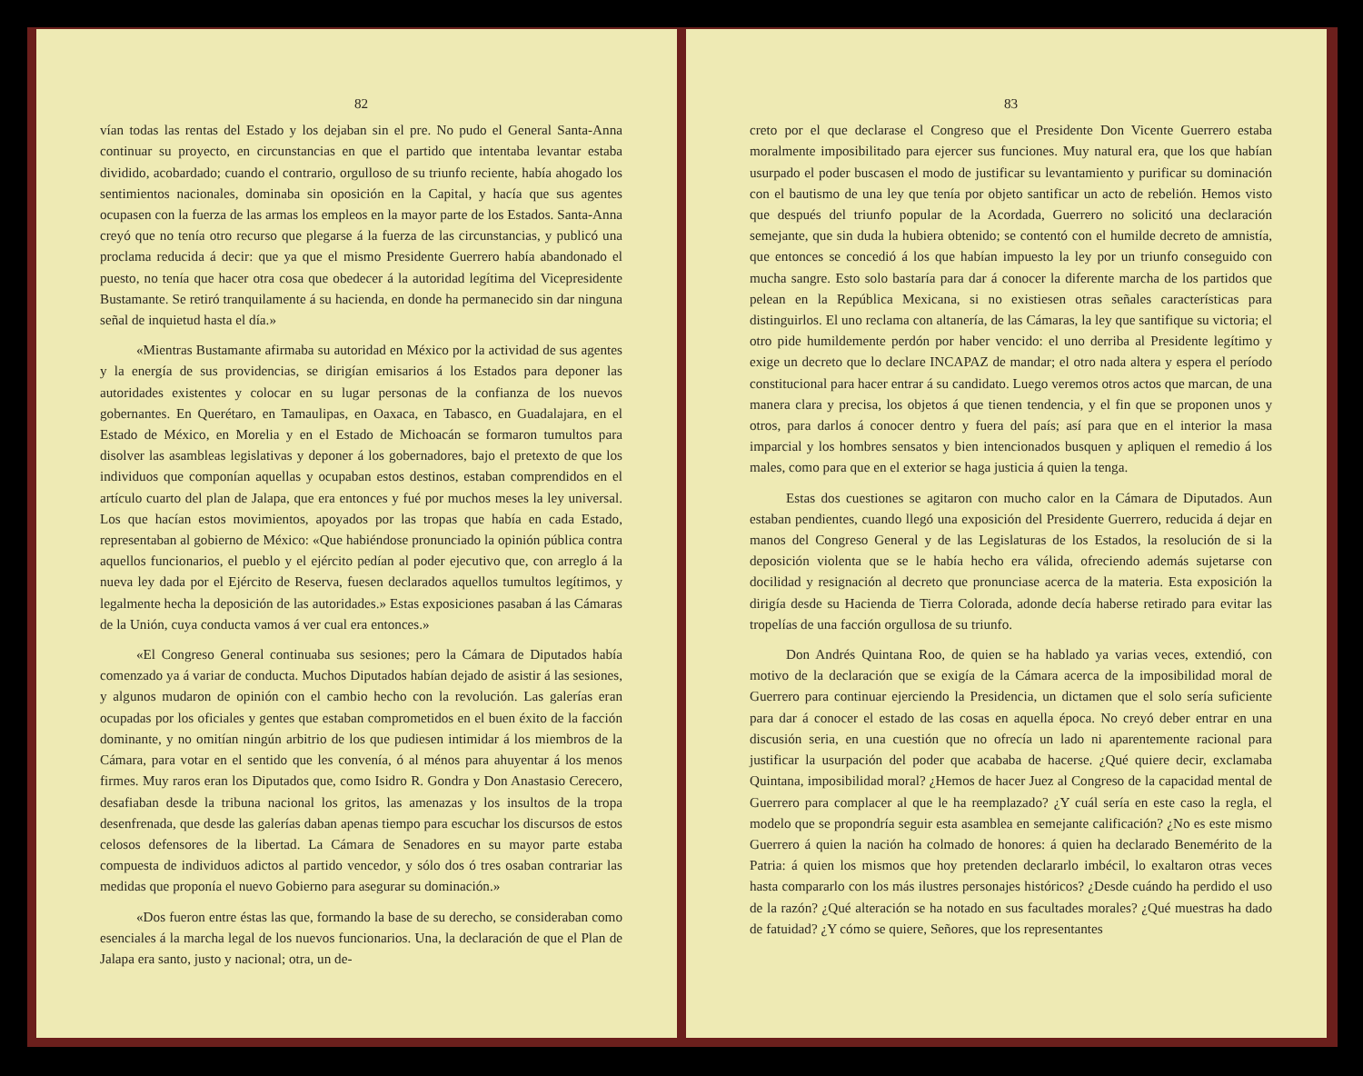82
vían todas las rentas del Estado y los dejaban sin el pre. No pudo el General Santa-Anna continuar su proyecto, en circunstancias en que el partido que intentaba levantar estaba dividido, acobardado; cuando el contrario, orgulloso de su triunfo reciente, había ahogado los sentimientos nacionales, dominaba sin oposición en la Capital, y hacía que sus agentes ocupasen con la fuerza de las armas los empleos en la mayor parte de los Estados. Santa-Anna creyó que no tenía otro recurso que plegarse á la fuerza de las circunstancias, y publicó una proclama reducida á decir: que ya que el mismo Presidente Guerrero había abandonado el puesto, no tenía que hacer otra cosa que obedecer á la autoridad legítima del Vicepresidente Bustamante. Se retiró tranquilamente á su hacienda, en donde ha permanecido sin dar ninguna señal de inquietud hasta el día.»
«Mientras Bustamante afirmaba su autoridad en México por la actividad de sus agentes y la energía de sus providencias, se dirigían emisarios á los Estados para deponer las autoridades existentes y colocar en su lugar personas de la confianza de los nuevos gobernantes. En Querétaro, en Tamaulipas, en Oaxaca, en Tabasco, en Guadalajara, en el Estado de México, en Morelia y en el Estado de Michoacán se formaron tumultos para disolver las asambleas legislativas y deponer á los gobernadores, bajo el pretexto de que los individuos que componían aquellas y ocupaban estos destinos, estaban comprendidos en el artículo cuarto del plan de Jalapa, que era entonces y fué por muchos meses la ley universal. Los que hacían estos movimientos, apoyados por las tropas que había en cada Estado, representaban al gobierno de México: «Que habiéndose pronunciado la opinión pública contra aquellos funcionarios, el pueblo y el ejército pedían al poder ejecutivo que, con arreglo á la nueva ley dada por el Ejército de Reserva, fuesen declarados aquellos tumultos legítimos, y legalmente hecha la deposición de las autoridades.» Estas exposiciones pasaban á las Cámaras de la Unión, cuya conducta vamos á ver cual era entonces.»
«El Congreso General continuaba sus sesiones; pero la Cámara de Diputados había comenzado ya á variar de conducta. Muchos Diputados habían dejado de asistir á las sesiones, y algunos mudaron de opinión con el cambio hecho con la revolución. Las galerías eran ocupadas por los oficiales y gentes que estaban comprometidos en el buen éxito de la facción dominante, y no omitían ningún arbitrio de los que pudiesen intimidar á los miembros de la Cámara, para votar en el sentido que les convenía, ó al ménos para ahuyentar á los menos firmes. Muy raros eran los Diputados que, como Isidro R. Gondra y Don Anastasio Cerecero, desafiaban desde la tribuna nacional los gritos, las amenazas y los insultos de la tropa desenfrenada, que desde las galerías daban apenas tiempo para escuchar los discursos de estos celosos defensores de la libertad. La Cámara de Senadores en su mayor parte estaba compuesta de individuos adictos al partido vencedor, y sólo dos ó tres osaban contrariar las medidas que proponía el nuevo Gobierno para asegurar su dominación.»
«Dos fueron entre éstas las que, formando la base de su derecho, se consideraban como esenciales á la marcha legal de los nuevos funcionarios. Una, la declaración de que el Plan de Jalapa era santo, justo y nacional; otra, un de-
83
creto por el que declarase el Congreso que el Presidente Don Vicente Guerrero estaba moralmente imposibilitado para ejercer sus funciones. Muy natural era, que los que habían usurpado el poder buscasen el modo de justificar su levantamiento y purificar su dominación con el bautismo de una ley que tenía por objeto santificar un acto de rebelión. Hemos visto que después del triunfo popular de la Acordada, Guerrero no solicitó una declaración semejante, que sin duda la hubiera obtenido; se contentó con el humilde decreto de amnistía, que entonces se concedió á los que habían impuesto la ley por un triunfo conseguido con mucha sangre. Esto solo bastaría para dar á conocer la diferente marcha de los partidos que pelean en la República Mexicana, si no existiesen otras señales características para distinguirlos. El uno reclama con altanería, de las Cámaras, la ley que santifique su victoria; el otro pide humildemente perdón por haber vencido: el uno derriba al Presidente legítimo y exige un decreto que lo declare INCAPAZ de mandar; el otro nada altera y espera el período constitucional para hacer entrar á su candidato. Luego veremos otros actos que marcan, de una manera clara y precisa, los objetos á que tienen tendencia, y el fin que se proponen unos y otros, para darlos á conocer dentro y fuera del país; así para que en el interior la masa imparcial y los hombres sensatos y bien intencionados busquen y apliquen el remedio á los males, como para que en el exterior se haga justicia á quien la tenga.
Estas dos cuestiones se agitaron con mucho calor en la Cámara de Diputados. Aun estaban pendientes, cuando llegó una exposición del Presidente Guerrero, reducida á dejar en manos del Congreso General y de las Legislaturas de los Estados, la resolución de si la deposición violenta que se le había hecho era válida, ofreciendo además sujetarse con docilidad y resignación al decreto que pronunciase acerca de la materia. Esta exposición la dirigía desde su Hacienda de Tierra Colorada, adonde decía haberse retirado para evitar las tropelías de una facción orgullosa de su triunfo.
Don Andrés Quintana Roo, de quien se ha hablado ya varias veces, extendió, con motivo de la declaración que se exigía de la Cámara acerca de la imposibilidad moral de Guerrero para continuar ejerciendo la Presidencia, un dictamen que el solo sería suficiente para dar á conocer el estado de las cosas en aquella época. No creyó deber entrar en una discusión seria, en una cuestión que no ofrecía un lado ni aparentemente racional para justificar la usurpación del poder que acababa de hacerse. ¿Qué quiere decir, exclamaba Quintana, imposibilidad moral? ¿Hemos de hacer Juez al Congreso de la capacidad mental de Guerrero para complacer al que le ha reemplazado? ¿Y cuál sería en este caso la regla, el modelo que se propondría seguir esta asamblea en semejante calificación? ¿No es este mismo Guerrero á quien la nación ha colmado de honores: á quien ha declarado Benemérito de la Patria: á quien los mismos que hoy pretenden declararlo imbécil, lo exaltaron otras veces hasta compararlo con los más ilustres personajes históricos? ¿Desde cuándo ha perdido el uso de la razón? ¿Qué alteración se ha notado en sus facultades morales? ¿Qué muestras ha dado de fatuidad? ¿Y cómo se quiere, Señores, que los representantes